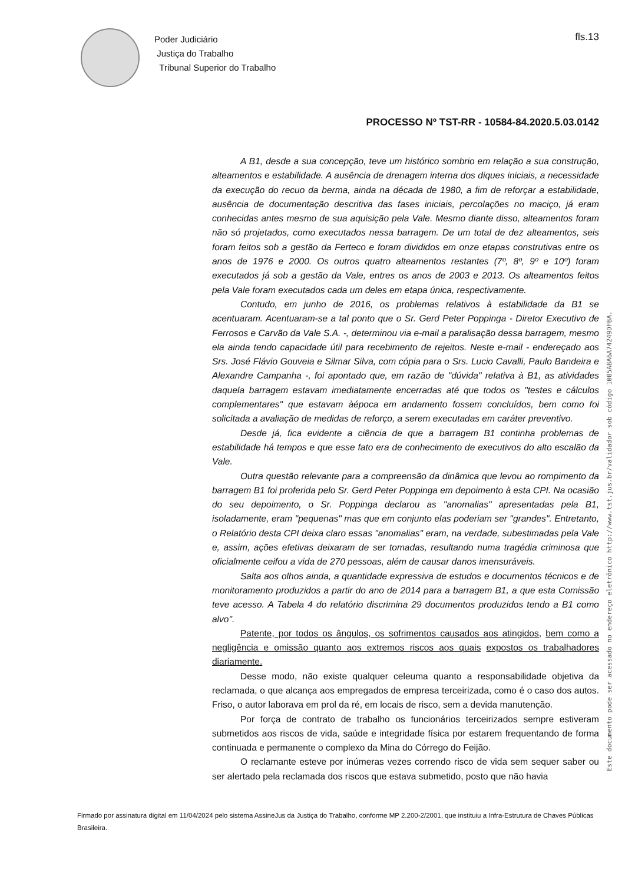Poder Judiciário
Justiça do Trabalho
Tribunal Superior do Trabalho
fls.13
PROCESSO Nº TST-RR - 10584-84.2020.5.03.0142
Este documento pode ser acessado no endereço eletrônico http://www.tst.jus.br/validador sob código 1005A8A6A74249DFBA.
A B1, desde a sua concepção, teve um histórico sombrio em relação a sua construção, alteamentos e estabilidade. A ausência de drenagem interna dos diques iniciais, a necessidade da execução do recuo da berma, ainda na década de 1980, a fim de reforçar a estabilidade, ausência de documentação descritiva das fases iniciais, percolações no maciço, já eram conhecidas antes mesmo de sua aquisição pela Vale. Mesmo diante disso, alteamentos foram não só projetados, como executados nessa barragem. De um total de dez alteamentos, seis foram feitos sob a gestão da Ferteco e foram divididos em onze etapas construtivas entre os anos de 1976 e 2000. Os outros quatro alteamentos restantes (7º, 8º, 9º e 10º) foram executados já sob a gestão da Vale, entres os anos de 2003 e 2013. Os alteamentos feitos pela Vale foram executados cada um deles em etapa única, respectivamente.
Contudo, em junho de 2016, os problemas relativos à estabilidade da B1 se acentuaram. Acentuaram-se a tal ponto que o Sr. Gerd Peter Poppinga - Diretor Executivo de Ferrosos e Carvão da Vale S.A. -, determinou via e-mail a paralisação dessa barragem, mesmo ela ainda tendo capacidade útil para recebimento de rejeitos. Neste e-mail - endereçado aos Srs. José Flávio Gouveia e Silmar Silva, com cópia para o Srs. Lucio Cavalli, Paulo Bandeira e Alexandre Campanha -, foi apontado que, em razão de "dúvida" relativa à B1, as atividades daquela barragem estavam imediatamente encerradas até que todos os "testes e cálculos complementares" que estavam àépoca em andamento fossem concluídos, bem como foi solicitada a avaliação de medidas de reforço, a serem executadas em caráter preventivo.
Desde já, fica evidente a ciência de que a barragem B1 continha problemas de estabilidade há tempos e que esse fato era de conhecimento de executivos do alto escalão da Vale.
Outra questão relevante para a compreensão da dinâmica que levou ao rompimento da barragem B1 foi proferida pelo Sr. Gerd Peter Poppinga em depoimento à esta CPI. Na ocasião do seu depoimento, o Sr. Poppinga declarou as "anomalias" apresentadas pela B1, isoladamente, eram "pequenas" mas que em conjunto elas poderiam ser "grandes". Entretanto, o Relatório desta CPI deixa claro essas "anomalias" eram, na verdade, subestimadas pela Vale e, assim, ações efetivas deixaram de ser tomadas, resultando numa tragédia criminosa que oficialmente ceifou a vida de 270 pessoas, além de causar danos imensuráveis.
Salta aos olhos ainda, a quantidade expressiva de estudos e documentos técnicos e de monitoramento produzidos a partir do ano de 2014 para a barragem B1, a que esta Comissão teve acesso. A Tabela 4 do relatório discrimina 29 documentos produzidos tendo a B1 como alvo".
Patente, por todos os ângulos, os sofrimentos causados aos atingidos, bem como a negligência e omissão quanto aos extremos riscos aos quais expostos os trabalhadores diariamente.
Desse modo, não existe qualquer celeuma quanto a responsabilidade objetiva da reclamada, o que alcança aos empregados de empresa terceirizada, como é o caso dos autos. Friso, o autor laborava em prol da ré, em locais de risco, sem a devida manutenção.
Por força de contrato de trabalho os funcionários terceirizados sempre estiveram submetidos aos riscos de vida, saúde e integridade física por estarem frequentando de forma continuada e permanente o complexo da Mina do Córrego do Feijão.
O reclamante esteve por inúmeras vezes correndo risco de vida sem sequer saber ou ser alertado pela reclamada dos riscos que estava submetido, posto que não havia
Firmado por assinatura digital em 11/04/2024 pelo sistema AssineJus da Justiça do Trabalho, conforme MP 2.200-2/2001, que instituiu a Infra-Estrutura de Chaves Públicas Brasileira.